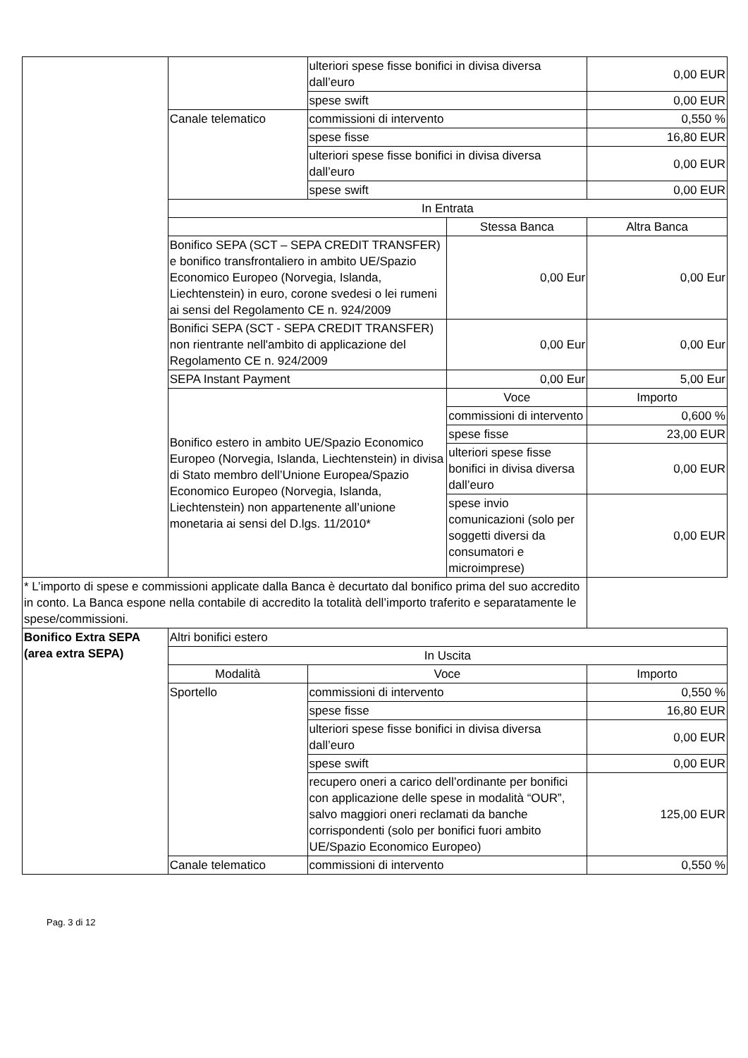| | | ulteriori spese fisse bonifici in divisa diversa dall’euro | | 0,00 EUR |
| | | spese swift | | 0,00 EUR |
| | Canale telematico | commissioni di intervento | | 0,550 % |
| | | spese fisse | | 16,80 EUR |
| | | ulteriori spese fisse bonifici in divisa diversa dall’euro | | 0,00 EUR |
| | | spese swift | | 0,00 EUR |
| | In Entrata | | | |
| | | | Stessa Banca | Altra Banca |
| | Bonifico SEPA (SCT – SEPA CREDIT TRANSFER) e bonifico transfrontaliero in ambito UE/Spazio Economico Europeo (Norvegia, Islanda, Liechtenstein) in euro, corone svedesi o lei rumeni ai sensi del Regolamento CE n. 924/2009 | | 0,00 Eur | 0,00 Eur |
| | Bonifici SEPA (SCT - SEPA CREDIT TRANSFER) non rientrante nell'ambito di applicazione del Regolamento CE n. 924/2009 | | 0,00 Eur | 0,00 Eur |
| | SEPA Instant Payment | | 0,00 Eur | 5,00 Eur |
| | Bonifico estero in ambito UE/Spazio Economico Europeo (Norvegia, Islanda, Liechtenstein) in divisa di Stato membro dell’Unione Europea/Spazio Economico Europeo (Norvegia, Islanda, Liechtenstein) non appartenente all’unione monetaria ai sensi del D.lgs. 11/2010* | | Voce | Importo |
| | | | commissioni di intervento | 0,600 % |
| | | | spese fisse | 23,00 EUR |
| | | | ulteriori spese fisse bonifici in divisa diversa dall’euro | 0,00 EUR |
| | | | spese invio comunicazioni (solo per soggetti diversi da consumatori e microimprese) | 0,00 EUR |
| * L’importo di spese e commissioni applicate dalla Banca è decurtato dal bonifico prima del suo accredito in conto. La Banca espone nella contabile di accredito la totalità dell’importo traferito e separatamente le spese/commissioni. | | | | |
| Bonifico Extra SEPA (area extra SEPA) | Altri bonifici estero | | | |
| | In Uscita | | | |
| | Modalità | Voce | | Importo |
| | Sportello | commissioni di intervento | | 0,550 % |
| | | spese fisse | | 16,80 EUR |
| | | ulteriori spese fisse bonifici in divisa diversa dall’euro | | 0,00 EUR |
| | | spese swift | | 0,00 EUR |
| | | recupero oneri a carico dell’ordinante per bonifici con applicazione delle spese in modalità “OUR”, salvo maggiori oneri reclamati da banche corrispondenti (solo per bonifici fuori ambito UE/Spazio Economico Europeo) | | 125,00 EUR |
| | Canale telematico | commissioni di intervento | | 0,550 % |
Pag. 3 di 12